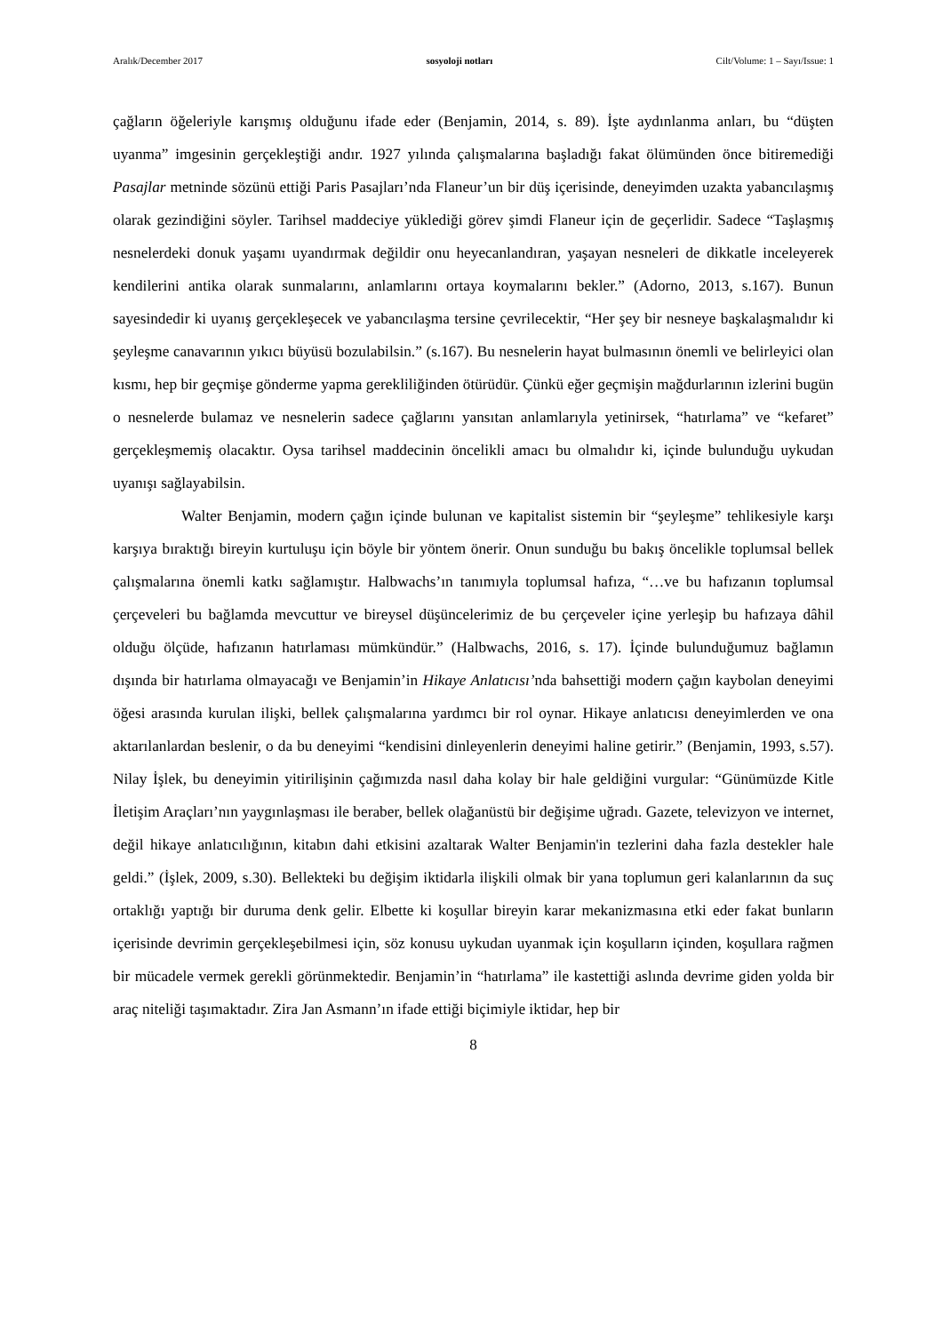Aralık/December 2017 sosyoloji notları Cilt/Volume: 1 – Sayı/Issue: 1
çağların öğeleriyle karışmış olduğunu ifade eder (Benjamin, 2014, s. 89). İşte aydınlanma anları, bu “düşten uyanma” imgesinin gerçekleştiği andır. 1927 yılında çalışmalarına başladığı fakat ölümünden önce bitiremediği Pasajlar metninde sözünü ettiği Paris Pasajları’nda Flaneur’un bir düş içerisinde, deneyimden uzakta yabancılaşmış olarak gezindiğini söyler. Tarihsel maddeciye yüklediği görev şimdi Flaneur için de geçerlidir. Sadece “Taşlaşmış nesnelerdeki donuk yaşamı uyandırmak değildir onu heyecanlandıran, yaşayan nesneleri de dikkatle inceleyerek kendilerini antika olarak sunmalarını, anlamlarını ortaya koymalarını bekler.” (Adorno, 2013, s.167). Bunun sayesindedir ki uyanış gerçekleşecek ve yabancılaşma tersine çevrilecektir, “Her şey bir nesneye başkalaşmalıdır ki şeyleşme canavarının yıkıcı büyüsü bozulabilsin.” (s.167). Bu nesnelerin hayat bulmasının önemli ve belirleyici olan kısmı, hep bir geçmişe gönderme yapma gerekliliğinden ötürüdür. Çünkü eğer geçmişin mağdurlarının izlerini bugün o nesnelerde bulamaz ve nesnelerin sadece çağlarını yansıtan anlamlarıyla yetinirsek, “hatırlama” ve “kefaret” gerçekleşmemiş olacaktır. Oysa tarihsel maddecinin öncelikli amacı bu olmalıdır ki, içinde bulunduğu uykudan uyanışı sağlayabilsin.
Walter Benjamin, modern çağın içinde bulunan ve kapitalist sistemin bir “şeyleşme” tehlikesiyle karşı karşıya bıraktığı bireyin kurtuluşu için böyle bir yöntem önerir. Onun sunduğu bu bakış öncelikle toplumsal bellek çalışmalarına önemli katkı sağlamıştır. Halbwachs’ın tanımıyla toplumsal hafıza, “…ve bu hafızanın toplumsal çerçeveleri bu bağlamda mevcuttur ve bireysel düşüncelerimiz de bu çerçeveler içine yerleşip bu hafızaya dâhil olduğu ölçüde, hafızanın hatırlaması mümkündür.” (Halbwachs, 2016, s. 17). İçinde bulunduğumuz bağlamın dışında bir hatırlama olmayacağı ve Benjamin’in Hikaye Anlatıcısı’nda bahsettiği modern çağın kaybolan deneyimi öğesi arasında kurulan ilişki, bellek çalışmalarına yardımcı bir rol oynar. Hikaye anlatıcısı deneyimlerden ve ona aktarılanlardan beslenir, o da bu deneyimi “kendisini dinleyenlerin deneyimi haline getirir.” (Benjamin, 1993, s.57). Nilay İşlek, bu deneyimin yitirilişinin çağımızda nasıl daha kolay bir hale geldiğini vurgular: “Günümüzde Kitle İletişim Araçları’nın yaygınlaşması ile beraber, bellek olağanüstü bir değişime uğradı. Gazete, televizyon ve internet, değil hikaye anlatıcılığının, kitabın dahi etkisini azaltarak Walter Benjamin'in tezlerini daha fazla destekler hale geldi.” (İşlek, 2009, s.30). Bellekteki bu değişim iktidarla ilişkili olmak bir yana toplumun geri kalanlarının da suç ortaklığı yaptığı bir duruma denk gelir. Elbette ki koşullar bireyin karar mekanizmasına etki eder fakat bunların içerisinde devrimin gerçekleşebilmesi için, söz konusu uykudan uyanmak için koşulların içinden, koşullara rağmen bir mücadele vermek gerekli görünmektedir. Benjamin’in “hatırlama” ile kastettiği aslında devrime giden yolda bir araç niteliği taşımaktadır. Zira Jan Asmann’ın ifade ettiği biçimiyle iktidar, hep bir
8